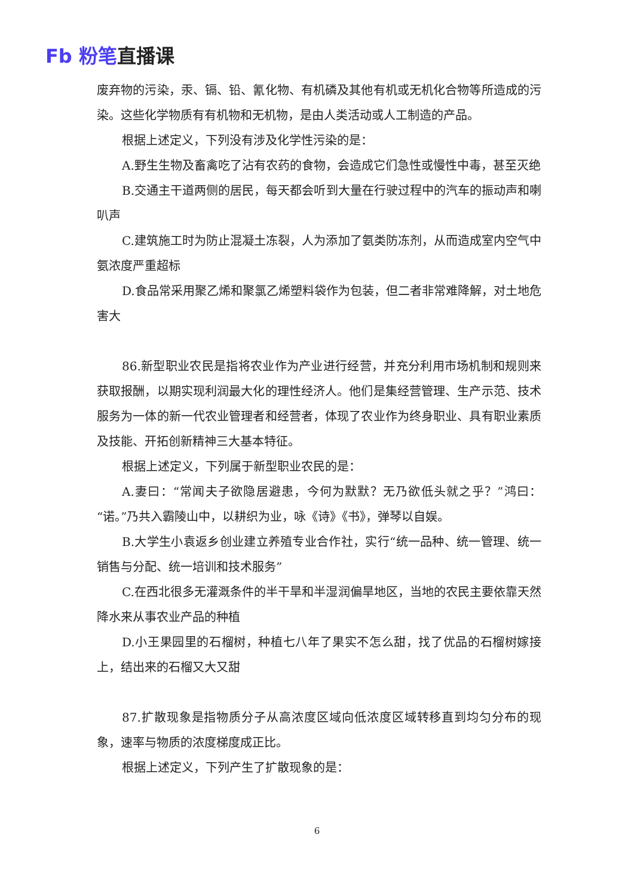Fb 粉笔直播课
废弃物的污染，汞、镉、铅、氰化物、有机磷及其他有机或无机化合物等所造成的污染。这些化学物质有有机物和无机物，是由人类活动或人工制造的产品。
根据上述定义，下列没有涉及化学性污染的是：
A.野生生物及畜禽吃了沾有农药的食物，会造成它们急性或慢性中毒，甚至灭绝
B.交通主干道两侧的居民，每天都会听到大量在行驶过程中的汽车的振动声和喇叭声
C.建筑施工时为防止混凝土冻裂，人为添加了氨类防冻剂，从而造成室内空气中氨浓度严重超标
D.食品常采用聚乙烯和聚氯乙烯塑料袋作为包装，但二者非常难降解，对土地危害大
86.新型职业农民是指将农业作为产业进行经营，并充分利用市场机制和规则来获取报酬，以期实现利润最大化的理性经济人。他们是集经营管理、生产示范、技术服务为一体的新一代农业管理者和经营者，体现了农业作为终身职业、具有职业素质及技能、开拓创新精神三大基本特征。
根据上述定义，下列属于新型职业农民的是：
A.妻曰：“常闻夫子欲隐居避患，今何为默默？无乃欲低头就之乎？”鸿曰：“诺。”乃共入霸陵山中，以耕织为业，咏《诗》《书》，弹琴以自娱。
B.大学生小袁返乡创业建立养殖专业合作社，实行“统一品种、统一管理、统一销售与分配、统一培训和技术服务”
C.在西北很多无灌溉条件的半干旱和半湿润偏旱地区，当地的农民主要依靠天然降水来从事农业产品的种植
D.小王果园里的石榴树，种植七八年了果实不怎么甜，找了优品的石榴树嫁接上，结出来的石榴又大又甜
87.扩散现象是指物质分子从高浓度区域向低浓度区域转移直到均匀分布的现象，速率与物质的浓度梯度成正比。
根据上述定义，下列产生了扩散现象的是：
6